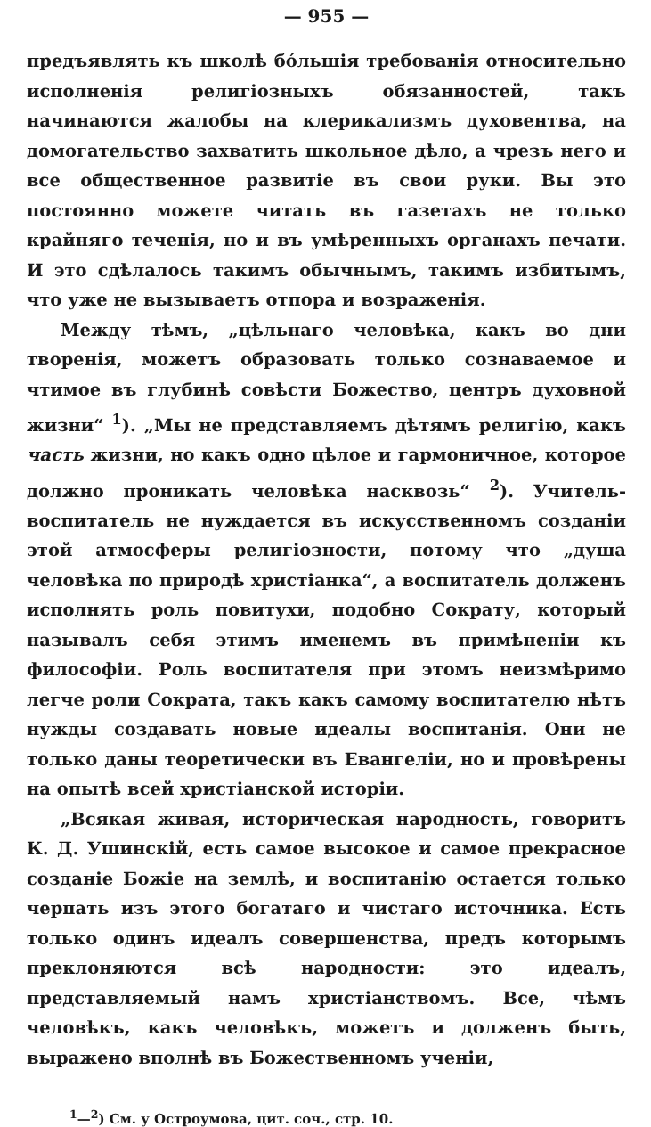— 955 —
предъявлять къ школѣ бо́льшія требованія относительно исполненія религіозныхъ обязанностей, такъ начинаются жалобы на клерикализмъ духовентва, на домогательство захватить школьное дѣло, а чрезъ него и все общественное развитіе въ свои руки. Вы это постоянно можете читать въ газетахъ не только крайняго теченія, но и въ умѣренныхъ органахъ печати. И это сдѣлалось такимъ обычнымъ, такимъ избитымъ, что уже не вызываетъ отпора и возраженія.
Между тѣмъ, „цѣльнаго человѣка, какъ во дни творенія, можетъ образовать только сознаваемое и чтимое въ глубинѣ совѣсти Божество, центръ духовной жизни“ <sup>1</sup>). „Мы не представляемъ дѣтямъ религію, какъ часть жизни, но какъ одно цѣлое и гармоничное, которое должно проникать человѣка насквозь“ <sup>2</sup>). Учитель-воспитатель не нуждается въ искусственномъ созданіи этой атмосферы религіозности, потому что „душа человѣка по природѣ христіанка“, а воспитатель долженъ исполнять роль повитухи, подобно Сократу, который называлъ себя этимъ именемъ въ примѣненіи къ философіи. Роль воспитателя при этомъ неизмѣримо легче роли Сократа, такъ какъ самому воспитателю нѣтъ нужды создавать новые идеалы воспитанія. Они не только даны теоретически въ Евангеліи, но и провѣрены на опытѣ всей христіанской исторіи.
„Всякая живая, историческая народность, говоритъ К. Д. Ушинскій, есть самое высокое и самое прекрасное созданіе Божіе на землѣ, и воспитанію остается только черпать изъ этого богатаго и чистаго источника. Есть только одинъ идеалъ совершенства, предъ которымъ преклоняются всѣ народности: это идеалъ, представляемый намъ христіанствомъ. Все, чѣмъ человѣкъ, какъ человѣкъ, можетъ и долженъ быть, выражено вполнѣ въ Божественномъ ученіи,
<sup>1</sup>—<sup>2</sup>) См. у Остроумова, цит. соч., стр. 10.